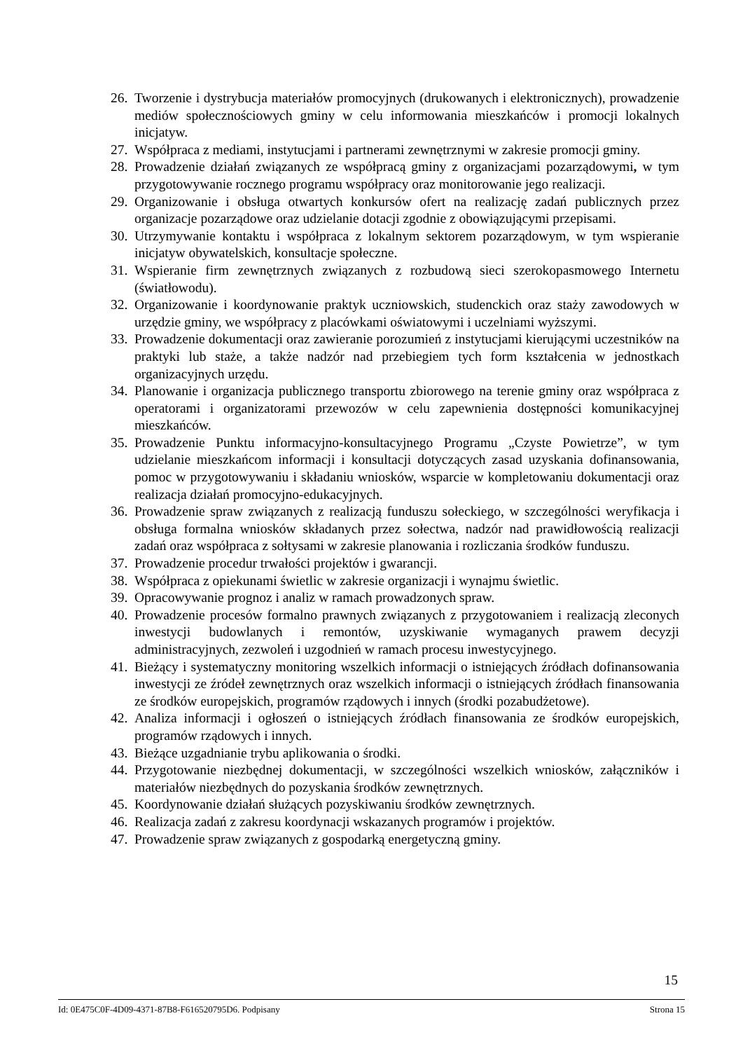26. Tworzenie i dystrybucja materiałów promocyjnych (drukowanych i elektronicznych), prowadzenie mediów społecznościowych gminy w celu informowania mieszkańców i promocji lokalnych inicjatyw.
27. Współpraca z mediami, instytucjami i partnerami zewnętrznymi w zakresie promocji gminy.
28. Prowadzenie działań związanych ze współpracą gminy z organizacjami pozarządowymi, w tym przygotowywanie rocznego programu współpracy oraz monitorowanie jego realizacji.
29. Organizowanie i obsługa otwartych konkursów ofert na realizację zadań publicznych przez organizacje pozarządowe oraz udzielanie dotacji zgodnie z obowiązującymi przepisami.
30. Utrzymywanie kontaktu i współpraca z lokalnym sektorem pozarządowym, w tym wspieranie inicjatyw obywatelskich, konsultacje społeczne.
31. Wspieranie firm zewnętrznych związanych z rozbudową sieci szerokopasmowego Internetu (światłowodu).
32. Organizowanie i koordynowanie praktyk uczniowskich, studenckich oraz staży zawodowych w urzędzie gminy, we współpracy z placówkami oświatowymi i uczelniami wyższymi.
33. Prowadzenie dokumentacji oraz zawieranie porozumień z instytucjami kierującymi uczestników na praktyki lub staże, a także nadzór nad przebiegiem tych form kształcenia w jednostkach organizacyjnych urzędu.
34. Planowanie i organizacja publicznego transportu zbiorowego na terenie gminy oraz współpraca z operatorami i organizatorami przewozów w celu zapewnienia dostępności komunikacyjnej mieszkańców.
35. Prowadzenie Punktu informacyjno-konsultacyjnego Programu „Czyste Powietrze”, w tym udzielanie mieszkańcom informacji i konsultacji dotyczących zasad uzyskania dofinansowania, pomoc w przygotowywaniu i składaniu wniosków, wsparcie w kompletowaniu dokumentacji oraz realizacja działań promocyjno-edukacyjnych.
36. Prowadzenie spraw związanych z realizacją funduszu sołeckiego, w szczególności weryfikacja i obsługa formalna wniosków składanych przez sołectwa, nadzór nad prawidłowością realizacji zadań oraz współpraca z sołtysami w zakresie planowania i rozliczania środków funduszu.
37. Prowadzenie procedur trwałości projektów i gwarancji.
38. Współpraca z opiekunami świetlic w zakresie organizacji i wynajmu świetlic.
39. Opracowywanie prognoz i analiz w ramach prowadzonych spraw.
40. Prowadzenie procesów formalno prawnych związanych z przygotowaniem i realizacją zleconych inwestycji budowlanych i remontów, uzyskiwanie wymaganych prawem decyzji administracyjnych, zezwoleń i uzgodnień w ramach procesu inwestycyjnego.
41. Bieżący i systematyczny monitoring wszelkich informacji o istniejących źródłach dofinansowania inwestycji ze źródeł zewnętrznych oraz wszelkich informacji o istniejących źródłach finansowania ze środków europejskich, programów rządowych i innych (środki pozabudżetowe).
42. Analiza informacji i ogłoszeń o istniejących źródłach finansowania ze środków europejskich, programów rządowych i innych.
43. Bieżące uzgadnianie trybu aplikowania o środki.
44. Przygotowanie niezbędnej dokumentacji, w szczególności wszelkich wniosków, załączników i materiałów niezbędnych do pozyskania środków zewnętrznych.
45. Koordynowanie działań służących pozyskiwaniu środków zewnętrznych.
46. Realizacja zadań z zakresu koordynacji wskazanych programów i projektów.
47. Prowadzenie spraw związanych z gospodarką energetyczną gminy.
15
Id: 0E475C0F-4D09-4371-87B8-F616520795D6. Podpisany Strona 15